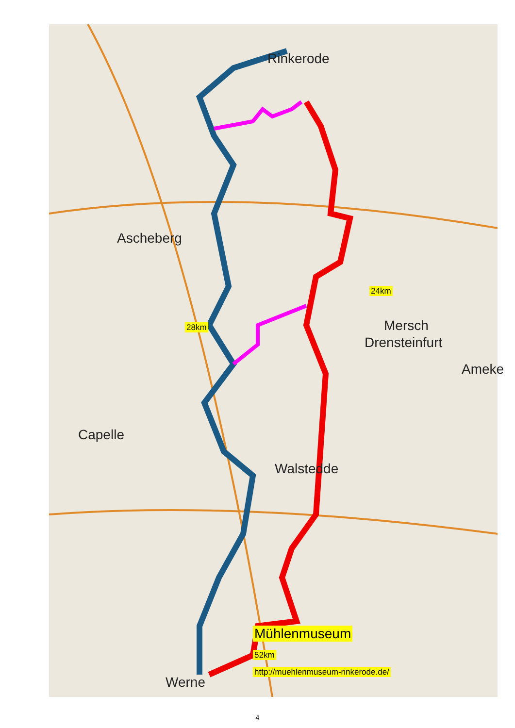Rinkerode
24km
Drensteinfurt
Ascheberg
28km Mersch
Ameke
Capelle
Walstedde
Mühlenmuseum
52km
http://muehlenmuseum-rinkerode.de/
Werne
4